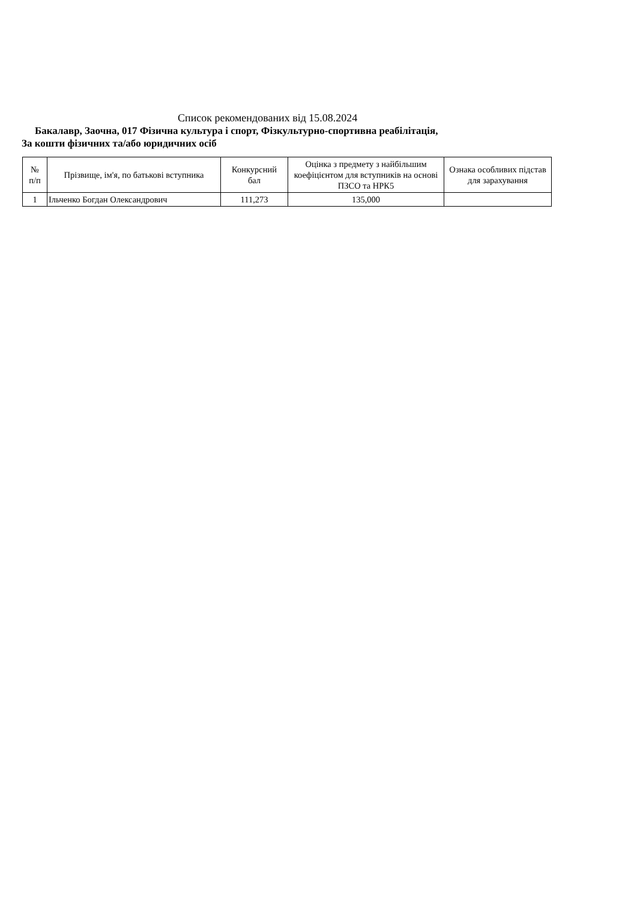Список рекомендованих від 15.08.2024
Бакалавр, Заочна, 017 Фізична культура і спорт, Фізкультурно-спортивна реабілітація,
За кошти фізичних та/або юридичних осіб
| № п/п | Прізвище, ім'я, по батькові вступника | Конкурсний бал | Оцінка з предмету з найбільшим коефіцієнтом для вступників на основі ПЗСО та НРК5 | Ознака особливих підстав для зарахування |
| --- | --- | --- | --- | --- |
| 1 | Ільченко Богдан Олександрович | 111,273 | 135,000 | |